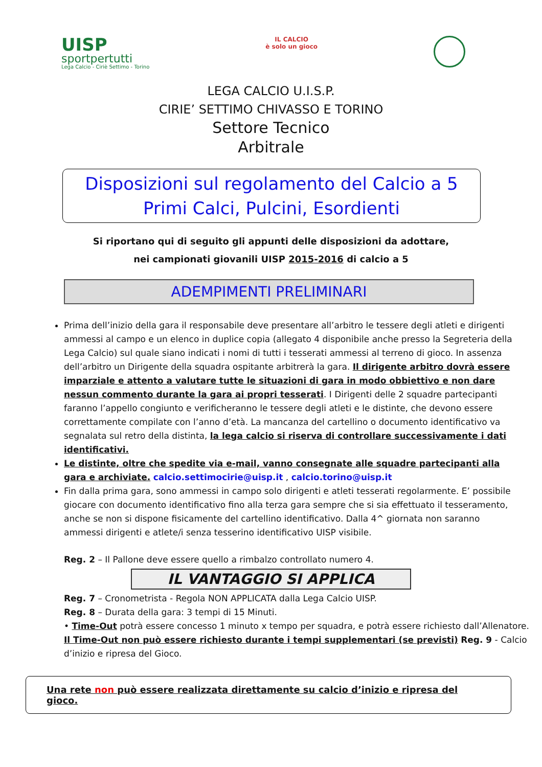UISP
sportpertutti
Lega Calcio - Ciriè Settimo - Torino
IL CALCIO
è solo un gioco
LEGA CALCIO U.I.S.P.
CIRIE’ SETTIMO CHIVASSO E TORINO
Settore Tecnico
Arbitrale
Disposizioni sul regolamento del Calcio a 5
Primi Calci, Pulcini, Esordienti
Si riportano qui di seguito gli appunti delle disposizioni da adottare,
nei campionati giovanili UISP 2015-2016 di calcio a 5
ADEMPIMENTI PRELIMINARI
Prima dell’inizio della gara il responsabile deve presentare all’arbitro le tessere degli atleti e dirigenti ammessi al campo e un elenco in duplice copia (allegato 4 disponibile anche presso la Segreteria della
Lega Calcio) sul quale siano indicati i nomi di tutti i tesserati ammessi al terreno di gioco. In assenza dell’arbitro un Dirigente della squadra ospitante arbitrerà la gara. Il dirigente arbitro dovrà essere imparziale e attento a valutare tutte le situazioni di gara in modo obbiettivo e non dare nessun commento durante la gara ai propri tesserati. I Dirigenti delle 2 squadre partecipanti faranno l’appello congiunto e verificheranno le tessere degli atleti e le distinte, che devono essere correttamente compilate con l’anno d’età. La mancanza del cartellino o documento identificativo va segnalata sul retro della distinta, la lega calcio si riserva di controllare successivamente i dati identificativi.
Le distinte, oltre che spedite via e-mail, vanno consegnate alle squadre partecipanti alla gara e archiviate. calcio.settimocirie@uisp.it , calcio.torino@uisp.it
Fin dalla prima gara, sono ammessi in campo solo dirigenti e atleti tesserati regolarmente. E’ possibile giocare con documento identificativo fino alla terza gara sempre che si sia effettuato il tesseramento, anche se non si dispone fisicamente del cartellino identificativo. Dalla 4^ giornata non saranno ammessi dirigenti e atlete/i senza tesserino identificativo UISP visibile.
Reg. 2 – Il Pallone deve essere quello a rimbalzo controllato numero 4.
IL VANTAGGIO SI APPLICA
Reg. 7 – Cronometrista - Regola NON APPLICATA dalla Lega Calcio UISP.
Reg. 8 – Durata della gara: 3 tempi di 15 Minuti.
• Time-Out potrà essere concesso 1 minuto x tempo per squadra, e potrà essere richiesto dall’Allenatore.
Il Time-Out non può essere richiesto durante i tempi supplementari (se previsti) Reg. 9 - Calcio d’inizio e ripresa del Gioco.
Una rete non può essere realizzata direttamente su calcio d’inizio e ripresa del gioco.